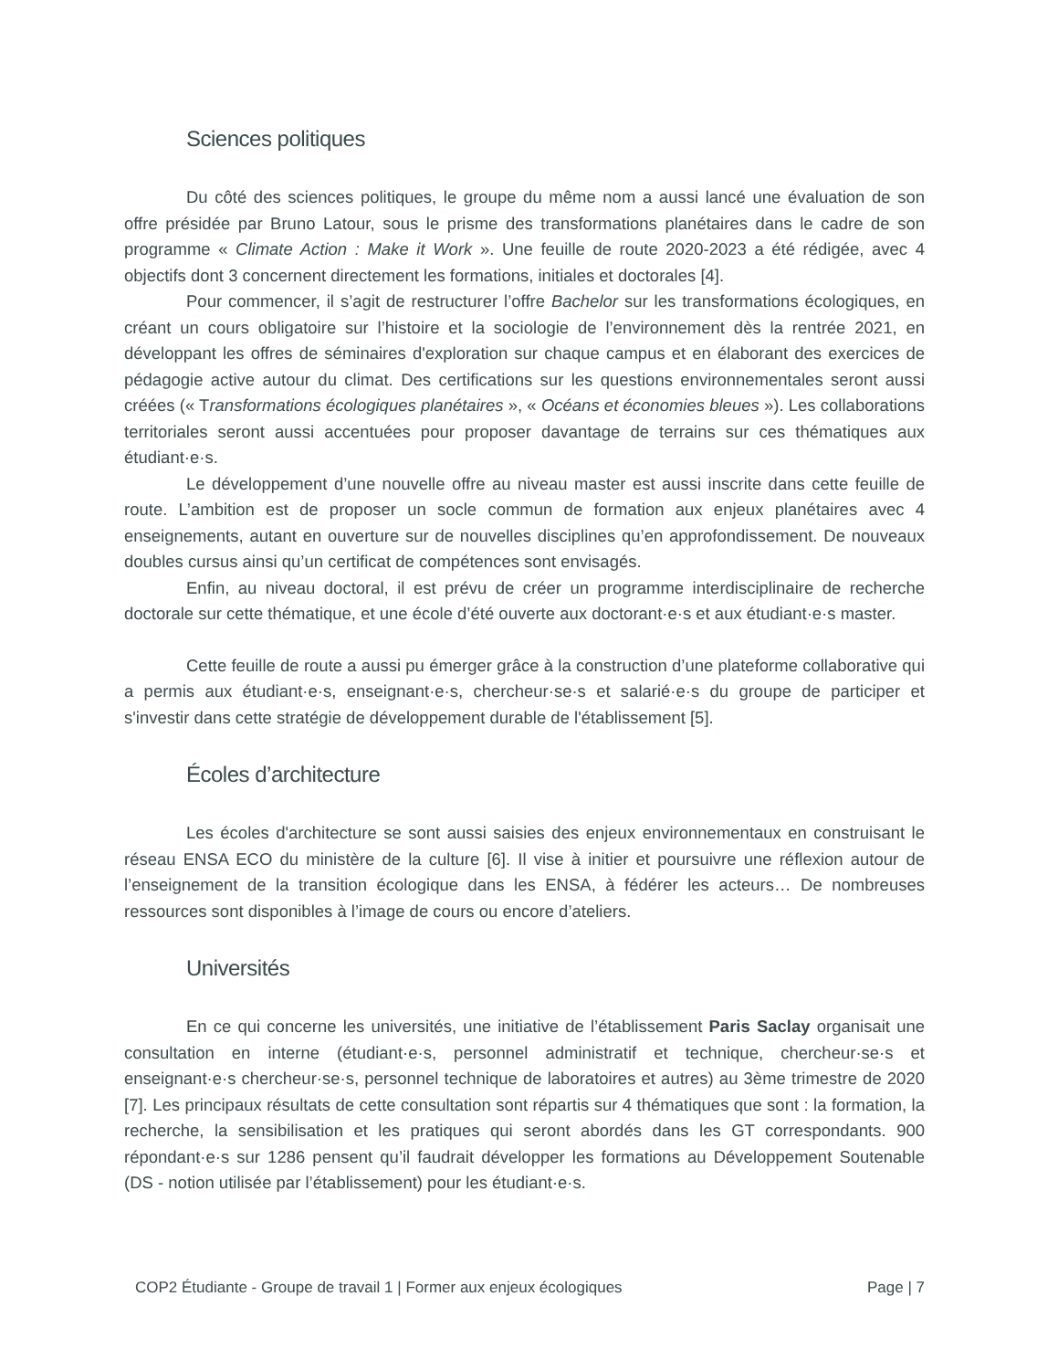Sciences politiques
Du côté des sciences politiques, le groupe du même nom a aussi lancé une évaluation de son offre présidée par Bruno Latour, sous le prisme des transformations planétaires dans le cadre de son programme « Climate Action : Make it Work ». Une feuille de route 2020-2023 a été rédigée, avec 4 objectifs dont 3 concernent directement les formations, initiales et doctorales [4].
Pour commencer, il s’agit de restructurer l’offre Bachelor sur les transformations écologiques, en créant un cours obligatoire sur l’histoire et la sociologie de l’environnement dès la rentrée 2021, en développant les offres de séminaires d'exploration sur chaque campus et en élaborant des exercices de pédagogie active autour du climat. Des certifications sur les questions environnementales seront aussi créées (« Transformations écologiques planétaires », « Océans et économies bleues »). Les collaborations territoriales seront aussi accentuées pour proposer davantage de terrains sur ces thématiques aux étudiant·e·s.
Le développement d’une nouvelle offre au niveau master est aussi inscrite dans cette feuille de route. L’ambition est de proposer un socle commun de formation aux enjeux planétaires avec 4 enseignements, autant en ouverture sur de nouvelles disciplines qu’en approfondissement. De nouveaux doubles cursus ainsi qu’un certificat de compétences sont envisagés.
Enfin, au niveau doctoral, il est prévu de créer un programme interdisciplinaire de recherche doctorale sur cette thématique, et une école d’été ouverte aux doctorant·e·s et aux étudiant·e·s master.
Cette feuille de route a aussi pu émerger grâce à la construction d’une plateforme collaborative qui a permis aux étudiant·e·s, enseignant·e·s, chercheur·se·s et salarié·e·s du groupe de participer et s'investir dans cette stratégie de développement durable de l'établissement [5].
Écoles d’architecture
Les écoles d'architecture se sont aussi saisies des enjeux environnementaux en construisant le réseau ENSA ECO du ministère de la culture [6]. Il vise à initier et poursuivre une réflexion autour de l’enseignement de la transition écologique dans les ENSA, à fédérer les acteurs… De nombreuses ressources sont disponibles à l’image de cours ou encore d’ateliers.
Universités
En ce qui concerne les universités, une initiative de l’établissement Paris Saclay organisait une consultation en interne (étudiant·e·s, personnel administratif et technique, chercheur·se·s et enseignant·e·s chercheur·se·s, personnel technique de laboratoires et autres) au 3ème trimestre de 2020 [7]. Les principaux résultats de cette consultation sont répartis sur 4 thématiques que sont : la formation, la recherche, la sensibilisation et les pratiques qui seront abordés dans les GT correspondants. 900 répondant·e·s sur 1286 pensent qu’il faudrait développer les formations au Développement Soutenable (DS - notion utilisée par l’établissement) pour les étudiant·e·s.
COP2 Étudiante - Groupe de travail 1 | Former aux enjeux écologiques Page | 7